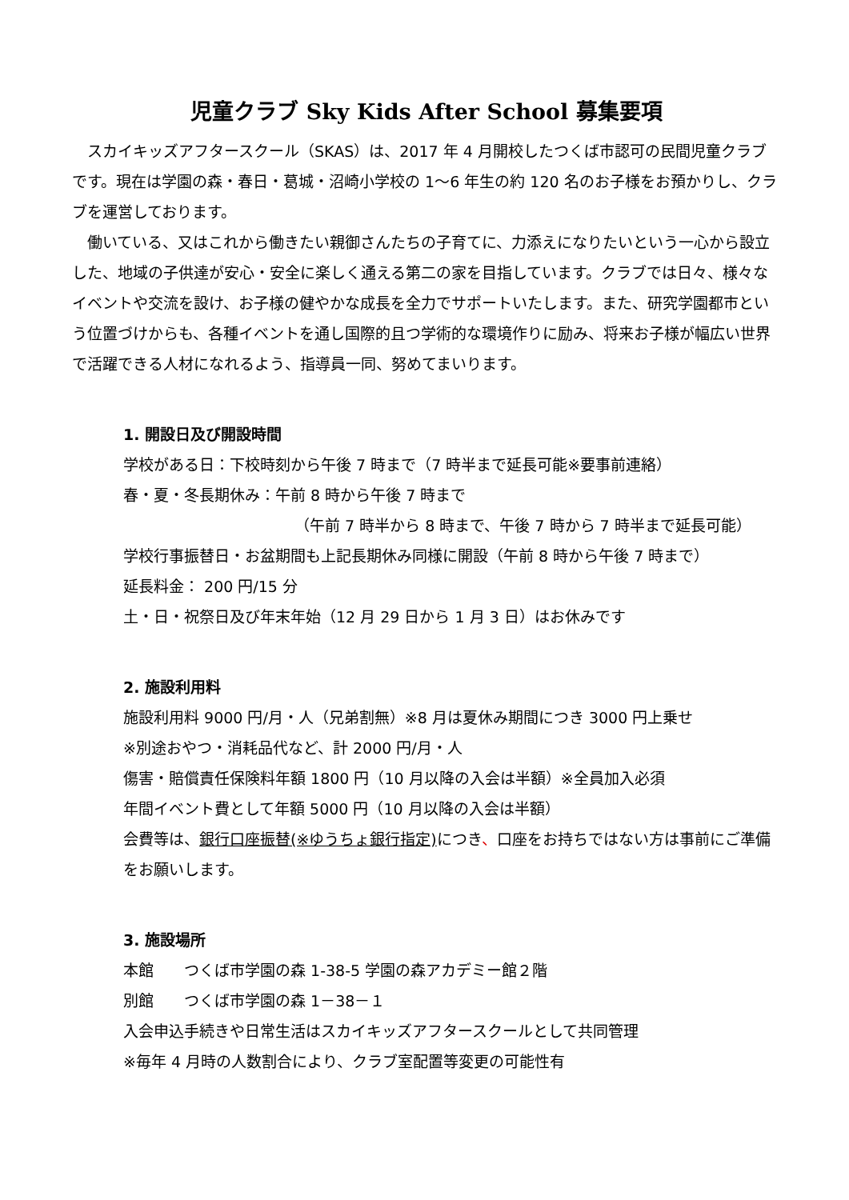児童クラブ Sky Kids After School 募集要項
　スカイキッズアフタースクール（SKAS）は、2017 年 4 月開校したつくば市認可の民間児童クラブです。現在は学園の森・春日・葛城・沼崎小学校の 1～6 年生の約 120 名のお子様をお預かりし、クラブを運営しております。
　働いている、又はこれから働きたい親御さんたちの子育てに、力添えになりたいという一心から設立した、地域の子供達が安心・安全に楽しく通える第二の家を目指しています。クラブでは日々、様々なイベントや交流を設け、お子様の健やかな成長を全力でサポートいたします。また、研究学園都市という位置づけからも、各種イベントを通し国際的且つ学術的な環境作りに励み、将来お子様が幅広い世界で活躍できる人材になれるよう、指導員一同、努めてまいります。
1. 開設日及び開設時間
学校がある日：下校時刻から午後 7 時まで（7 時半まで延長可能※要事前連絡）
春・夏・冬長期休み：午前 8 時から午後 7 時まで
（午前 7 時半から 8 時まで、午後 7 時から 7 時半まで延長可能）
学校行事振替日・お盆期間も上記長期休み同様に開設（午前 8 時から午後 7 時まで）
延長料金： 200 円/15 分
土・日・祝祭日及び年末年始（12 月 29 日から 1 月 3 日）はお休みです
2. 施設利用料
施設利用料 9000 円/月・人（兄弟割無）※8 月は夏休み期間につき 3000 円上乗せ
※別途おやつ・消耗品代など、計 2000 円/月・人
傷害・賠償責任保険料年額 1800 円（10 月以降の入会は半額）※全員加入必須
年間イベント費として年額 5000 円（10 月以降の入会は半額）
会費等は、銀行口座振替(※ゆうちょ銀行指定) につき、口座をお持ちではない方は事前にご準備をお願いします。
3. 施設場所
本館　　つくば市学園の森 1-38-5 学園の森アカデミー館２階
別館　　つくば市学園の森 1－38－１
入会申込手続きや日常生活はスカイキッズアフタースクールとして共同管理
※毎年 4 月時の人数割合により、クラブ室配置等変更の可能性有